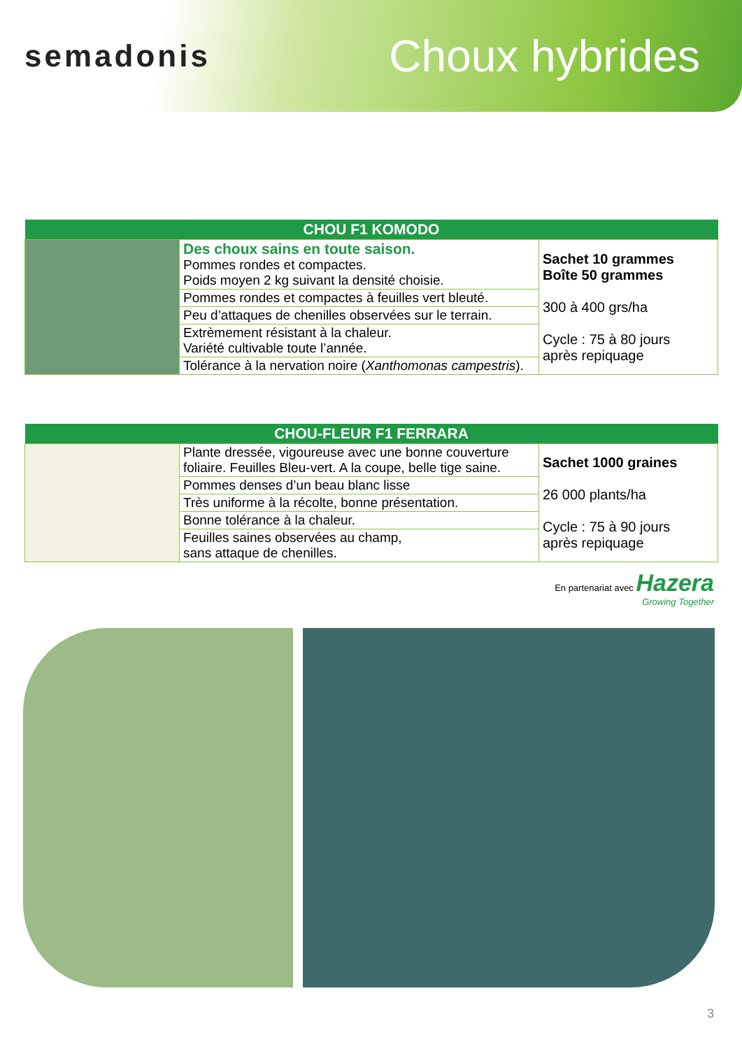semadonis Choux hybrides
| CHOU F1 KOMODO | | |
| --- | --- | --- |
| | Des choux sains en toute saison. Pommes rondes et compactes. Poids moyen 2 kg suivant la densité choisie. | Sachet 10 grammes Boîte 50 grammes 300 à 400 grs/ha Cycle : 75 à 80 jours après repiquage |
| | Pommes rondes et compactes à feuilles vert bleuté. | |
| | Peu d’attaques de chenilles observées sur le terrain. | |
| | Extrèmement résistant à la chaleur. Variété cultivable toute l’année. | |
| | Tolérance à la nervation noire ( Xanthomonas campestris ). | |
| CHOU-FLEUR F1 FERRARA | | |
| --- | --- | --- |
| | Plante dressée, vigoureuse avec une bonne couverture foliaire. Feuilles Bleu-vert. A la coupe, belle tige saine. | Sachet 1000 graines 26 000 plants/ha Cycle : 75 à 90 jours après repiquage |
| | Pommes denses d’un beau blanc lisse | |
| | Très uniforme à la récolte, bonne présentation. | |
| | Bonne tolérance à la chaleur. | |
| | Feuilles saines observées au champ, sans attaque de chenilles. | |
En partenariat avec Hazera
Growing Together
3